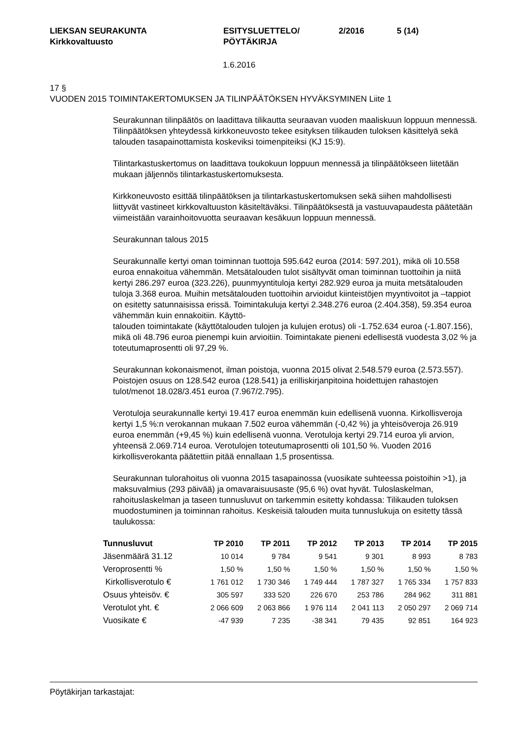LIEKSAN SEURAKUNTA
Kirkkovaltuusto
ESITYSLUETTELO/
PÖYTÄKIRJA
2/2016 5 (14)
1.6.2016
17 §
VUODEN 2015 TOIMINTAKERTOMUKSEN JA TILINPÄÄTÖKSEN HYVÄKSYMINEN Liite 1
Seurakunnan tilinpäätös on laadittava tilikautta seuraavan vuoden maaliskuun loppuun mennessä. Tilinpäätöksen yhteydessä kirkkoneuvosto tekee esityksen tilikauden tuloksen käsittelyä sekä talouden tasapainottamista koskeviksi toimenpiteiksi (KJ 15:9).
Tilintarkastuskertomus on laadittava toukokuun loppuun mennessä ja tilinpäätökseen liitetään mukaan jäljennös tilintarkastuskertomuksesta.
Kirkkoneuvosto esittää tilinpäätöksen ja tilintarkastuskertomuksen sekä siihen mahdollisesti liittyvät vastineet kirkkovaltuuston käsiteltäväksi. Tilinpäätöksestä ja vastuuvapaudesta päätetään viimeistään varainhoitovuotta seuraavan kesäkuun loppuun mennessä.
Seurakunnan talous 2015
Seurakunnalle kertyi oman toiminnan tuottoja 595.642 euroa (2014: 597.201), mikä oli 10.558 euroa ennakoitua vähemmän. Metsätalouden tulot sisältyvät oman toiminnan tuottoihin ja niitä kertyi 286.297 euroa (323.226), puunmyyntituloja kertyi 282.929 euroa ja muita metsätalouden tuloja 3.368 euroa. Muihin metsätalouden tuottoihin arvioidut kiinteistöjen myyntivoitot ja –tappiot on esitetty satunnaisissa erissä. Toimintakuluja kertyi 2.348.276 euroa (2.404.358), 59.354 euroa vähemmän kuin ennakoitiin. Käyttö-
talouden toimintakate (käyttötalouden tulojen ja kulujen erotus) oli -1.752.634 euroa (-1.807.156), mikä oli 48.796 euroa pienempi kuin arvioitiin. Toimintakate pieneni edellisestä vuodesta 3,02 % ja toteutumaprosentti oli 97,29 %.
Seurakunnan kokonaismenot, ilman poistoja, vuonna 2015 olivat 2.548.579 euroa (2.573.557). Poistojen osuus on 128.542 euroa (128.541) ja erilliskirjanpitoina hoidettujen rahastojen tulot/menot 18.028/3.451 euroa (7.967/2.795).
Verotuloja seurakunnalle kertyi 19.417 euroa enemmän kuin edellisenä vuonna. Kirkollisveroja kertyi 1,5 %:n verokannan mukaan 7.502 euroa vähemmän (-0,42 %) ja yhteisöveroja 26.919 euroa enemmän (+9,45 %) kuin edellisenä vuonna. Verotuloja kertyi 29.714 euroa yli arvion, yhteensä 2.069.714 euroa. Verotulojen toteutumaprosentti oli 101,50 %. Vuoden 2016 kirkollisverokanta päätettiin pitää ennallaan 1,5 prosentissa.
Seurakunnan tulorahoitus oli vuonna 2015 tasapainossa (vuosikate suhteessa poistoihin >1), ja maksuvalmius (293 päivää) ja omavaraisuusaste (95,6 %) ovat hyvät. Tuloslaskelman, rahoituslaskelman ja taseen tunnusluvut on tarkemmin esitetty kohdassa: Tilikauden tuloksen muodostuminen ja toiminnan rahoitus. Keskeisiä talouden muita tunnuslukuja on esitetty tässä taulukossa:
| Tunnusluvut | TP 2010 | TP 2011 | TP 2012 | TP 2013 | TP 2014 | TP 2015 |
| --- | --- | --- | --- | --- | --- | --- |
| Jäsenmäärä 31.12 | 10 014 | 9 784 | 9 541 | 9 301 | 8 993 | 8 783 |
| Veroprosentti % | 1,50 % | 1,50 % | 1,50 % | 1,50 % | 1,50 % | 1,50 % |
| Kirkollisverotulo € | 1 761 012 | 1 730 346 | 1 749 444 | 1 787 327 | 1 765 334 | 1 757 833 |
| Osuus yhteisöv. € | 305 597 | 333 520 | 226 670 | 253 786 | 284 962 | 311 881 |
| Verotulot yht. € | 2 066 609 | 2 063 866 | 1 976 114 | 2 041 113 | 2 050 297 | 2 069 714 |
| Vuosikate € | -47 939 | 7 235 | -38 341 | 79 435 | 92 851 | 164 923 |
Pöytäkirjan tarkastajat: